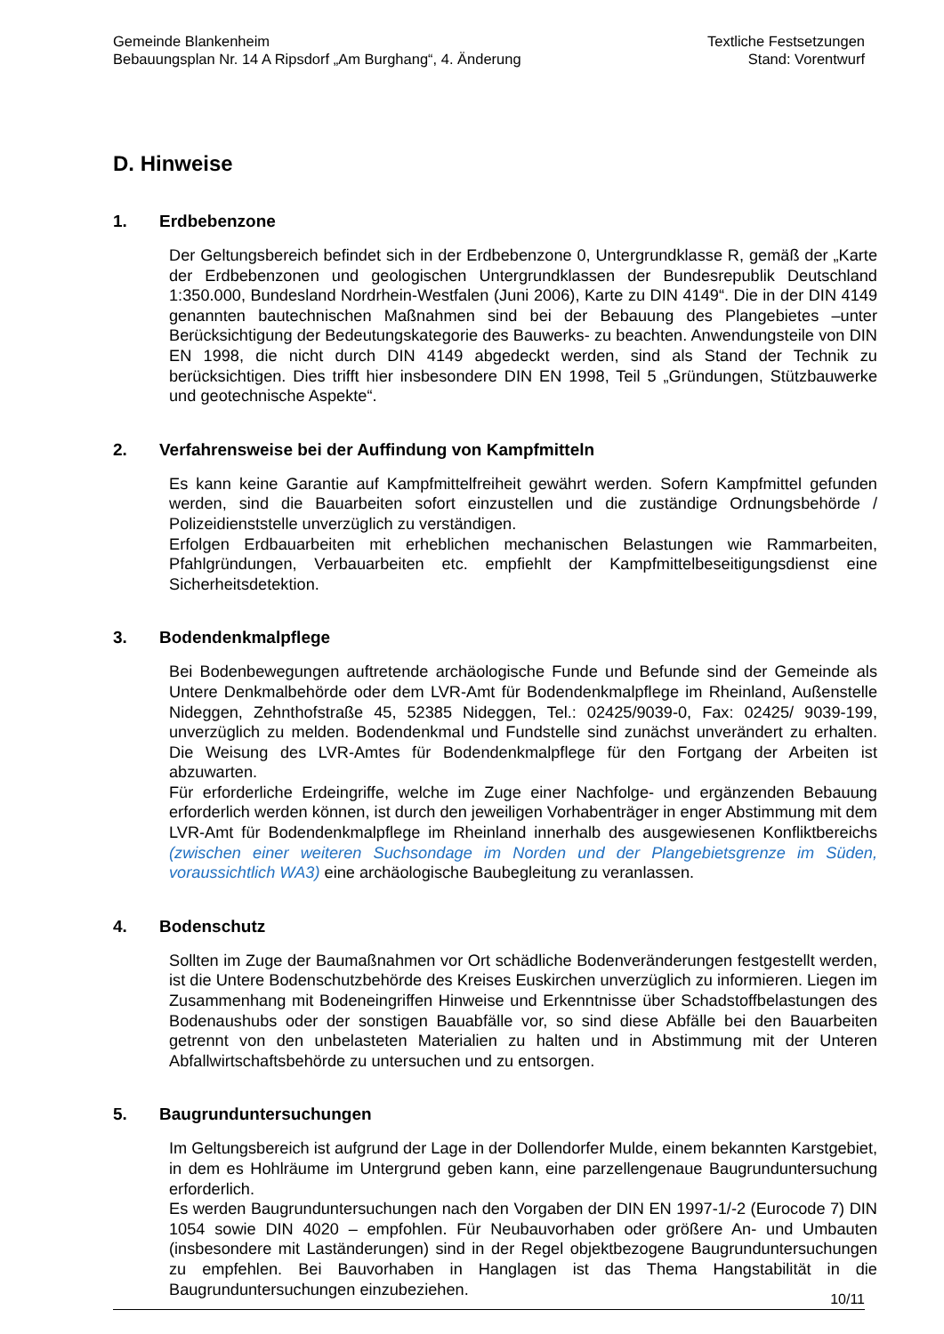Gemeinde Blankenheim
Bebauungsplan Nr. 14 A Ripsdorf „Am Burghang“, 4. Änderung
Textliche Festsetzungen
Stand: Vorentwurf
D. Hinweise
1. Erdbebenzone
Der Geltungsbereich befindet sich in der Erdbebenzone 0, Untergrundklasse R, gemäß der „Karte der Erdbebenzonen und geologischen Untergrundklassen der Bundesrepublik Deutschland 1:350.000, Bundesland Nordrhein-Westfalen (Juni 2006), Karte zu DIN 4149“. Die in der DIN 4149 genannten bautechnischen Maßnahmen sind bei der Bebauung des Plangebietes –unter Berücksichtigung der Bedeutungskategorie des Bauwerks- zu beachten. Anwendungsteile von DIN EN 1998, die nicht durch DIN 4149 abgedeckt werden, sind als Stand der Technik zu berücksichtigen. Dies trifft hier insbesondere DIN EN 1998, Teil 5 „Gründungen, Stützbauwerke und geotechnische Aspekte“.
2. Verfahrensweise bei der Auffindung von Kampfmitteln
Es kann keine Garantie auf Kampfmittelfreiheit gewährt werden. Sofern Kampfmittel gefunden werden, sind die Bauarbeiten sofort einzustellen und die zuständige Ordnungsbehörde / Polizeidienststelle unverzüglich zu verständigen.
Erfolgen Erdbauarbeiten mit erheblichen mechanischen Belastungen wie Rammarbeiten, Pfahlgründungen, Verbauarbeiten etc. empfiehlt der Kampfmittelbeseitigungsdienst eine Sicherheitsdetektion.
3. Bodendenkmalpflege
Bei Bodenbewegungen auftretende archäologische Funde und Befunde sind der Gemeinde als Untere Denkmalbehörde oder dem LVR-Amt für Bodendenkmalpflege im Rheinland, Außenstelle Nideggen, Zehnthofstraße 45, 52385 Nideggen, Tel.: 02425/9039-0, Fax: 02425/ 9039-199, unverzüglich zu melden. Bodendenkmal und Fundstelle sind zunächst unverändert zu erhalten. Die Weisung des LVR-Amtes für Bodendenkmalpflege für den Fortgang der Arbeiten ist abzuwarten.
Für erforderliche Erdeingriffe, welche im Zuge einer Nachfolge- und ergänzenden Bebauung erforderlich werden können, ist durch den jeweiligen Vorhabenträger in enger Abstimmung mit dem LVR-Amt für Bodendenkmalpflege im Rheinland innerhalb des ausgewiesenen Konfliktbereichs (zwischen einer weiteren Suchsondage im Norden und der Plangebietsgrenze im Süden, voraussichtlich WA3) eine archäologische Baubegleitung zu veranlassen.
4. Bodenschutz
Sollten im Zuge der Baumaßnahmen vor Ort schädliche Bodenveränderungen festgestellt werden, ist die Untere Bodenschutzbehörde des Kreises Euskirchen unverzüglich zu informieren. Liegen im Zusammenhang mit Bodeneingriffen Hinweise und Erkenntnisse über Schadstoffbelastungen des Bodenaushubs oder der sonstigen Bauabfälle vor, so sind diese Abfälle bei den Bauarbeiten getrennt von den unbelasteten Materialien zu halten und in Abstimmung mit der Unteren Abfallwirtschaftsbehörde zu untersuchen und zu entsorgen.
5. Baugrunduntersuchungen
Im Geltungsbereich ist aufgrund der Lage in der Dollendorfer Mulde, einem bekannten Karstgebiet, in dem es Hohlräume im Untergrund geben kann, eine parzellengenaue Baugrunduntersuchung erforderlich.
Es werden Baugrunduntersuchungen nach den Vorgaben der DIN EN 1997-1/-2 (Eurocode 7) DIN 1054 sowie DIN 4020 – empfohlen. Für Neubauvorhaben oder größere An- und Umbauten (insbesondere mit Laständerungen) sind in der Regel objektbezogene Baugrunduntersuchungen zu empfehlen. Bei Bauvorhaben in Hanglagen ist das Thema Hangstabilität in die Baugrunduntersuchungen einzubeziehen.
10/11